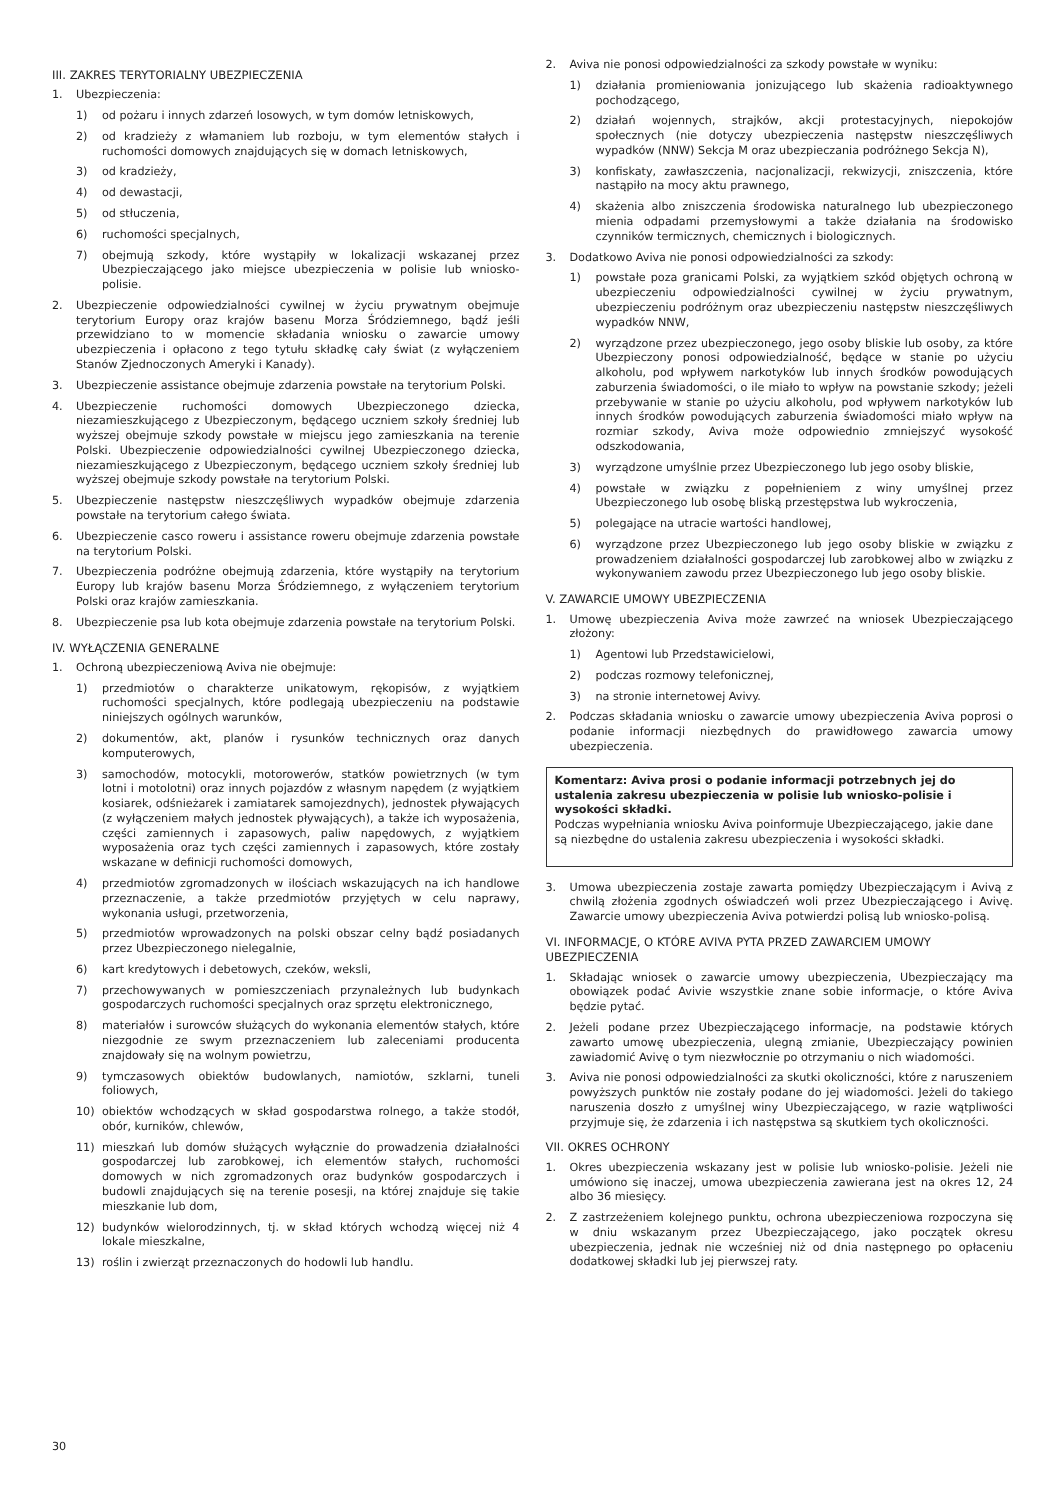III. ZAKRES TERYTORIALNY UBEZPIECZENIA
1. Ubezpieczenia:
1) od pożaru i innych zdarzeń losowych, w tym domów letniskowych,
2) od kradzieży z włamaniem lub rozboju, w tym elementów stałych i ruchomości domowych znajdujących się w domach letniskowych,
3) od kradzieży,
4) od dewastacji,
5) od stłuczenia,
6) ruchomości specjalnych,
7) obejmują szkody, które wystąpiły w lokalizacji wskazanej przez Ubezpieczającego jako miejsce ubezpieczenia w polisie lub wniosko-polisie.
2. Ubezpieczenie odpowiedzialności cywilnej w życiu prywatnym obejmuje terytorium Europy oraz krajów basenu Morza Śródziemnego, bądź jeśli przewidziano to w momencie składania wniosku o zawarcie umowy ubezpieczenia i opłacono z tego tytułu składkę cały świat (z wyłączeniem Stanów Zjednoczonych Ameryki i Kanady).
3. Ubezpieczenie assistance obejmuje zdarzenia powstałe na terytorium Polski.
4. Ubezpieczenie ruchomości domowych Ubezpieczonego dziecka, niezamieszkującego z Ubezpieczonym, będącego uczniem szkoły średniej lub wyższej obejmuje szkody powstałe w miejscu jego zamieszkania na terenie Polski. Ubezpieczenie odpowiedzialności cywilnej Ubezpieczonego dziecka, niezamieszkującego z Ubezpieczonym, będącego uczniem szkoły średniej lub wyższej obejmuje szkody powstałe na terytorium Polski.
5. Ubezpieczenie następstw nieszczęśliwych wypadków obejmuje zdarzenia powstałe na terytorium całego świata.
6. Ubezpieczenie casco roweru i assistance roweru obejmuje zdarzenia powstałe na terytorium Polski.
7. Ubezpieczenia podróżne obejmują zdarzenia, które wystąpiły na terytorium Europy lub krajów basenu Morza Śródziemnego, z wyłączeniem terytorium Polski oraz krajów zamieszkania.
8. Ubezpieczenie psa lub kota obejmuje zdarzenia powstałe na terytorium Polski.
IV. WYŁĄCZENIA GENERALNE
1. Ochroną ubezpieczeniową Aviva nie obejmuje:
1) przedmiotów o charakterze unikatowym, rękopisów, z wyjątkiem ruchomości specjalnych, które podlegają ubezpieczeniu na podstawie niniejszych ogólnych warunków,
2) dokumentów, akt, planów i rysunków technicznych oraz danych komputerowych,
3) samochodów, motocykli, motorowerów, statków powietrznych (w tym lotni i motolotni) oraz innych pojazdów z własnym napędem (z wyjątkiem kosiarek, odśnieżarek i zamiatarek samojezdnych), jednostek pływających (z wyłączeniem małych jednostek pływających), a także ich wyposażenia, części zamiennych i zapasowych, paliw napędowych, z wyjątkiem wyposażenia oraz tych części zamiennych i zapasowych, które zostały wskazane w definicji ruchomości domowych,
4) przedmiotów zgromadzonych w ilościach wskazujących na ich handlowe przeznaczenie, a także przedmiotów przyjętych w celu naprawy, wykonania usługi, przetworzenia,
5) przedmiotów wprowadzonych na polski obszar celny bądź posiadanych przez Ubezpieczonego nielegalnie,
6) kart kredytowych i debetowych, czeków, weksli,
7) przechowywanych w pomieszczeniach przynależnych lub budynkach gospodarczych ruchomości specjalnych oraz sprzętu elektronicznego,
8) materiałów i surowców służących do wykonania elementów stałych, które niezgodnie ze swym przeznaczeniem lub zaleceniami producenta znajdowały się na wolnym powietrzu,
9) tymczasowych obiektów budowlanych, namiotów, szklarni, tuneli foliowych,
10) obiektów wchodzących w skład gospodarstwa rolnego, a także stodół, obór, kurników, chlewów,
11) mieszkań lub domów służących wyłącznie do prowadzenia działalności gospodarczej lub zarobkowej, ich elementów stałych, ruchomości domowych w nich zgromadzonych oraz budynków gospodarczych i budowli znajdujących się na terenie posesji, na której znajduje się takie mieszkanie lub dom,
12) budynków wielorodzinnych, tj. w skład których wchodzą więcej niż 4 lokale mieszkalne,
13) roślin i zwierząt przeznaczonych do hodowli lub handlu.
2. Aviva nie ponosi odpowiedzialności za szkody powstałe w wyniku:
1) działania promieniowania jonizującego lub skażenia radioaktywnego pochodzącego,
2) działań wojennych, strajków, akcji protestacyjnych, niepokojów społecznych (nie dotyczy ubezpieczenia następstw nieszczęśliwych wypadków (NNW) Sekcja M oraz ubezpieczania podróżnego Sekcja N),
3) konfiskaty, zawłaszczenia, nacjonalizacji, rekwizycji, zniszczenia, które nastąpiło na mocy aktu prawnego,
4) skażenia albo zniszczenia środowiska naturalnego lub ubezpieczonego mienia odpadami przemysłowymi a także działania na środowisko czynników termicznych, chemicznych i biologicznych.
3. Dodatkowo Aviva nie ponosi odpowiedzialności za szkody:
1) powstałe poza granicami Polski, za wyjątkiem szkód objętych ochroną w ubezpieczeniu odpowiedzialności cywilnej w życiu prywatnym, ubezpieczeniu podróżnym oraz ubezpieczeniu następstw nieszczęśliwych wypadków NNW,
2) wyrządzone przez ubezpieczonego, jego osoby bliskie lub osoby, za które Ubezpieczony ponosi odpowiedzialność, będące w stanie po użyciu alkoholu, pod wpływem narkotyków lub innych środków powodujących zaburzenia świadomości, o ile miało to wpływ na powstanie szkody; jeżeli przebywanie w stanie po użyciu alkoholu, pod wpływem narkotyków lub innych środków powodujących zaburzenia świadomości miało wpływ na rozmiar szkody, Aviva może odpowiednio zmniejszyć wysokość odszkodowania,
3) wyrządzone umyślnie przez Ubezpieczonego lub jego osoby bliskie,
4) powstałe w związku z popełnieniem z winy umyślnej przez Ubezpieczonego lub osobę bliską przestępstwa lub wykroczenia,
5) polegające na utracie wartości handlowej,
6) wyrządzone przez Ubezpieczonego lub jego osoby bliskie w związku z prowadzeniem działalności gospodarczej lub zarobkowej albo w związku z wykonywaniem zawodu przez Ubezpieczonego lub jego osoby bliskie.
V. ZAWARCIE UMOWY UBEZPIECZENIA
1. Umowę ubezpieczenia Aviva może zawrzeć na wniosek Ubezpieczającego złożony:
1) Agentowi lub Przedstawicielowi,
2) podczas rozmowy telefonicznej,
3) na stronie internetowej Avivy.
2. Podczas składania wniosku o zawarcie umowy ubezpieczenia Aviva poprosi o podanie informacji niezbędnych do prawidłowego zawarcia umowy ubezpieczenia.
Komentarz: Aviva prosi o podanie informacji potrzebnych jej do ustalenia zakresu ubezpieczenia w polisie lub wniosko-polisie i wysokości składki.
Podczas wypełniania wniosku Aviva poinformuje Ubezpieczającego, jakie dane są niezbędne do ustalenia zakresu ubezpieczenia i wysokości składki.
3. Umowa ubezpieczenia zostaje zawarta pomiędzy Ubezpieczającym i Avivą z chwilą złożenia zgodnych oświadczeń woli przez Ubezpieczającego i Avivę. Zawarcie umowy ubezpieczenia Aviva potwierdzi polisą lub wniosko-polisą.
VI. INFORMACJE, O KTÓRE AVIVA PYTA PRZED ZAWARCIEM UMOWY UBEZPIECZENIA
1. Składając wniosek o zawarcie umowy ubezpieczenia, Ubezpieczający ma obowiązek podać Avivie wszystkie znane sobie informacje, o które Aviva będzie pytać.
2. Jeżeli podane przez Ubezpieczającego informacje, na podstawie których zawarto umowę ubezpieczenia, ulegną zmianie, Ubezpieczający powinien zawiadomić Avivę o tym niezwłocznie po otrzymaniu o nich wiadomości.
3. Aviva nie ponosi odpowiedzialności za skutki okoliczności, które z naruszeniem powyższych punktów nie zostały podane do jej wiadomości. Jeżeli do takiego naruszenia doszło z umyślnej winy Ubezpieczającego, w razie wątpliwości przyjmuje się, że zdarzenia i ich następstwa są skutkiem tych okoliczności.
VII. OKRES OCHRONY
1. Okres ubezpieczenia wskazany jest w polisie lub wniosko-polisie. Jeżeli nie umówiono się inaczej, umowa ubezpieczenia zawierana jest na okres 12, 24 albo 36 miesięcy.
2. Z zastrzeżeniem kolejnego punktu, ochrona ubezpieczeniowa rozpoczyna się w dniu wskazanym przez Ubezpieczającego, jako początek okresu ubezpieczenia, jednak nie wcześniej niż od dnia następnego po opłaceniu dodatkowej składki lub jej pierwszej raty.
30